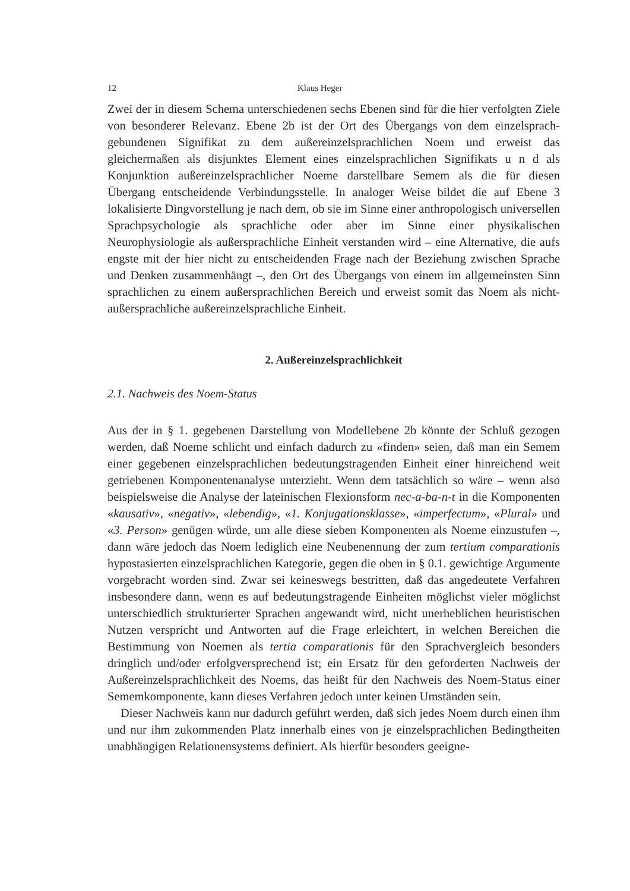12 Klaus Heger
Zwei der in diesem Schema unterschiedenen sechs Ebenen sind für die hier verfolgten Ziele von besonderer Relevanz. Ebene 2b ist der Ort des Übergangs von dem einzelsprach-gebundenen Signifikat zu dem außereinzelsprachlichen Noem und erweist das gleichermaßen als disjunktes Element eines einzelsprachlichen Signifikats u n d als Konjunktion außereinzelsprachlicher Noeme darstellbare Semem als die für diesen Übergang entscheidende Verbindungsstelle. In analoger Weise bildet die auf Ebene 3 lokalisierte Dingvorstellung je nach dem, ob sie im Sinne einer anthropologisch universellen Sprachpsychologie als sprachliche oder aber im Sinne einer physikalischen Neurophysiologie als außersprachliche Einheit verstanden wird – eine Alternative, die aufs engste mit der hier nicht zu entscheidenden Frage nach der Beziehung zwischen Sprache und Denken zusammenhängt –, den Ort des Übergangs von einem im allgemeinsten Sinn sprachlichen zu einem außersprachlichen Bereich und erweist somit das Noem als nicht-außersprachliche außereinzelsprachliche Einheit.
2. Außereinzelsprachlichkeit
2.1. Nachweis des Noem-Status
Aus der in § 1. gegebenen Darstellung von Modellebene 2b könnte der Schluß gezogen werden, daß Noeme schlicht und einfach dadurch zu «finden» seien, daß man ein Semem einer gegebenen einzelsprachlichen bedeutungstragenden Einheit einer hinreichend weit getriebenen Komponentenanalyse unterzieht. Wenn dem tatsächlich so wäre – wenn also beispielsweise die Analyse der lateinischen Flexionsform nec-a-ba-n-t in die Komponenten «kausativ», «negativ», «lebendig», «1. Konjugationsklasse», «imperfectum», «Plural» und «3. Person» genügen würde, um alle diese sieben Komponenten als Noeme einzustufen –, dann wäre jedoch das Noem lediglich eine Neubenennung der zum tertium comparationis hypostasierten einzelsprachlichen Kategorie, gegen die oben in § 0.1. gewichtige Argumente vorgebracht worden sind. Zwar sei keineswegs bestritten, daß das angedeutete Verfahren insbesondere dann, wenn es auf bedeutungstragende Einheiten möglichst vieler möglichst unterschiedlich strukturierter Sprachen angewandt wird, nicht unerheblichen heuristischen Nutzen verspricht und Antworten auf die Frage erleichtert, in welchen Bereichen die Bestimmung von Noemen als tertia comparationis für den Sprachvergleich besonders dringlich und/oder erfolgversprechend ist; ein Ersatz für den geforderten Nachweis der Außereinzelsprachlichkeit des Noems, das heißt für den Nachweis des Noem-Status einer Sememkomponente, kann dieses Verfahren jedoch unter keinen Umständen sein.
Dieser Nachweis kann nur dadurch geführt werden, daß sich jedes Noem durch einen ihm und nur ihm zukommenden Platz innerhalb eines von je einzelsprachlichen Bedingtheiten unabhängigen Relationensystems definiert. Als hierfür besonders geeigne-